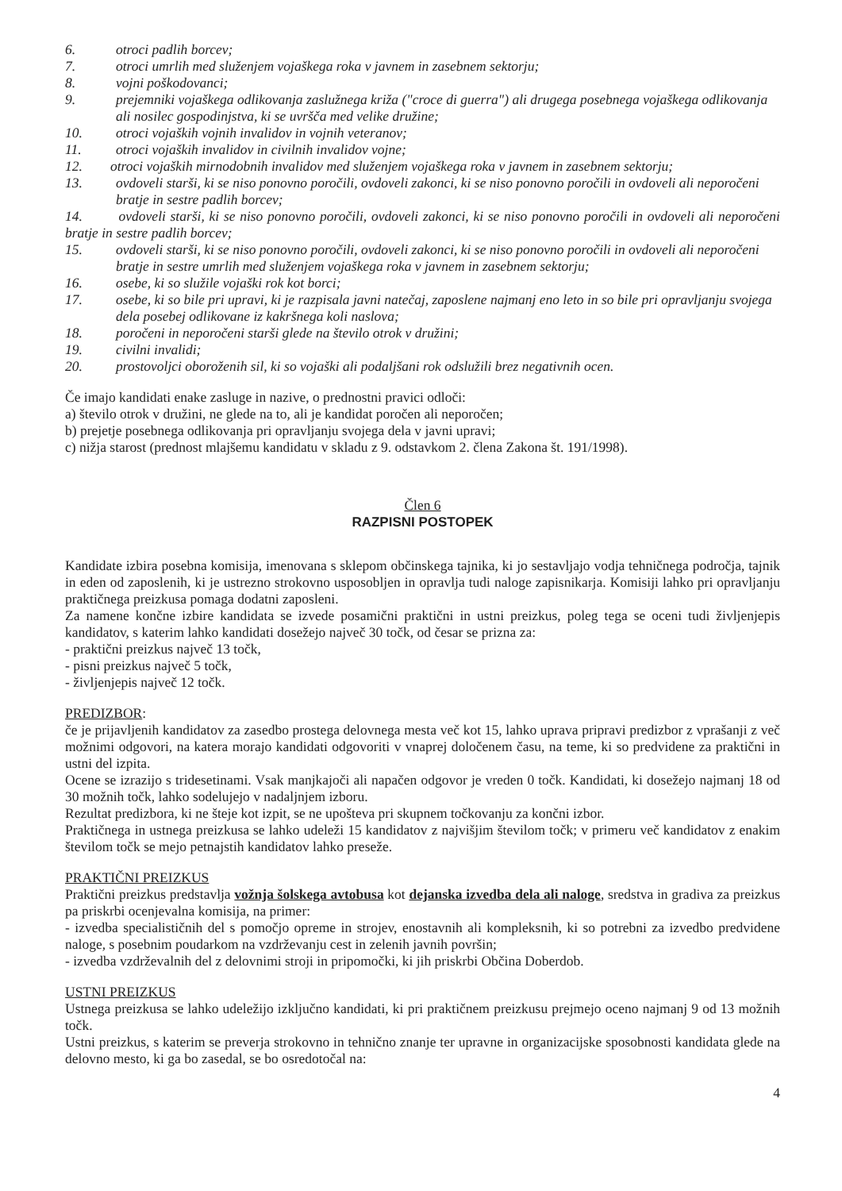6. otroci padlih borcev;
7. otroci umrlih med služenjem vojaškega roka v javnem in zasebnem sektorju;
8. vojni poškodovanci;
9. prejemniki vojaškega odlikovanja zaslužnega križa ("croce di guerra") ali drugega posebnega vojaškega odlikovanja ali nosilec gospodinjstva, ki se uvršča med velike družine;
10. otroci vojaških vojnih invalidov in vojnih veteranov;
11. otroci vojaških invalidov in civilnih invalidov vojne;
12. otroci vojaških mirnodobnih invalidov med služenjem vojaškega roka v javnem in zasebnem sektorju;
13. ovdoveli starši, ki se niso ponovno poročili, ovdoveli zakonci, ki se niso ponovno poročili in ovdoveli ali neporočeni bratje in sestre padlih borcev;
14. ovdoveli starši, ki se niso ponovno poročili, ovdoveli zakonci, ki se niso ponovno poročili in ovdoveli ali neporočeni bratje in sestre padlih borcev;
15. ovdoveli starši, ki se niso ponovno poročili, ovdoveli zakonci, ki se niso ponovno poročili in ovdoveli ali neporočeni bratje in sestre umrlih med služenjem vojaškega roka v javnem in zasebnem sektorju;
16. osebe, ki so služile vojaški rok kot borci;
17. osebe, ki so bile pri upravi, ki je razpisala javni natečaj, zaposlene najmanj eno leto in so bile pri opravljanju svojega dela posebej odlikovane iz kakršnega koli naslova;
18. poročeni in neporočeni starši glede na število otrok v družini;
19. civilni invalidi;
20. prostovoljci oboroženih sil, ki so vojaški ali podaljšani rok odslužili brez negativnih ocen.
Če imajo kandidati enake zasluge in nazive, o prednostni pravici odloči:
a) število otrok v družini, ne glede na to, ali je kandidat poročen ali neporočen;
b) prejetje posebnega odlikovanja pri opravljanju svojega dela v javni upravi;
c) nižja starost (prednost mlajšemu kandidatu v skladu z 9. odstavkom 2. člena Zakona št. 191/1998).
Člen 6
RAZPISNI POSTOPEK
Kandidate izbira posebna komisija, imenovana s sklepom občinskega tajnika, ki jo sestavljajo vodja tehničnega področja, tajnik in eden od zaposlenih, ki je ustrezno strokovno usposobljen in opravlja tudi naloge zapisnikarja. Komisiji lahko pri opravljanju praktičnega preizkusa pomaga dodatni zaposleni.
Za namene končne izbire kandidata se izvede posamični praktični in ustni preizkus, poleg tega se oceni tudi življenjepis kandidatov, s katerim lahko kandidati dosežejo največ 30 točk, od česar se prizna za:
- praktični preizkus največ 13 točk,
- pisni preizkus največ 5 točk,
- življenjepis največ 12 točk.
PREDIZBOR:
če je prijavljenih kandidatov za zasedbo prostega delovnega mesta več kot 15, lahko uprava pripravi predizbor z vprašanji z več možnimi odgovori, na katera morajo kandidati odgovoriti v vnaprej določenem času, na teme, ki so predvidene za praktični in ustni del izpita.
Ocene se izrazijo s tridesetinami. Vsak manjkajoči ali napačen odgovor je vreden 0 točk. Kandidati, ki dosežejo najmanj 18 od 30 možnih točk, lahko sodelujejo v nadaljnjem izboru.
Rezultat predizbora, ki ne šteje kot izpit, se ne upošteva pri skupnem točkovanju za končni izbor.
Praktičnega in ustnega preizkusa se lahko udeleži 15 kandidatov z najvišjim številom točk; v primeru več kandidatov z enakim številom točk se mejo petnajstih kandidatov lahko preseže.
PRAKTIČNI PREIZKUS
Praktični preizkus predstavlja vožnja šolskega avtobusa kot dejanska izvedba dela ali naloge, sredstva in gradiva za preizkus pa priskrbi ocenjevalna komisija, na primer:
- izvedba specialističnih del s pomočjo opreme in strojev, enostavnih ali kompleksnih, ki so potrebni za izvedbo predvidene naloge, s posebnim poudarkom na vzdrževanju cest in zelenih javnih površin;
- izvedba vzdrževalnih del z delovnimi stroji in pripomočki, ki jih priskrbi Občina Doberdob.
USTNI PREIZKUS
Ustnega preizkusa se lahko udeležijo izključno kandidati, ki pri praktičnem preizkusu prejmejo oceno najmanj 9 od 13 možnih točk.
Ustni preizkus, s katerim se preverja strokovno in tehnično znanje ter upravne in organizacijske sposobnosti kandidata glede na delovno mesto, ki ga bo zasedal, se bo osredotočal na:
4